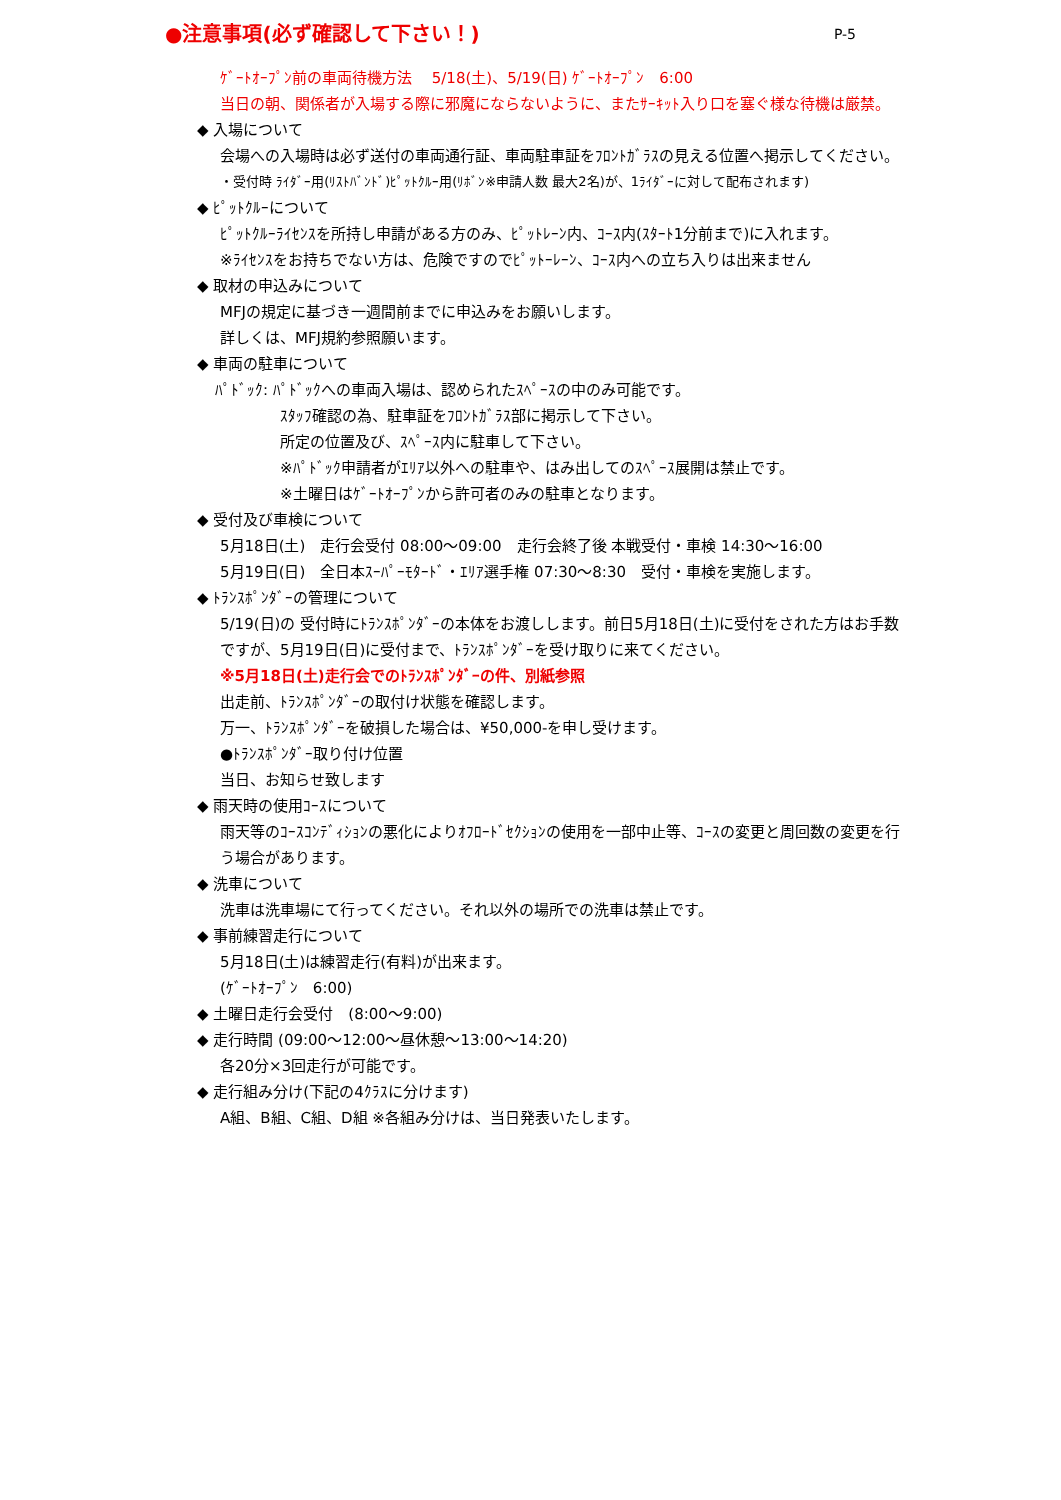●注意事項(必ず確認して下さい！) P-5
ｹﾞｰﾄｵｰﾌﾟﾝ前の車両待機方法　 5/18(土)、5/19(日) ｹﾞｰﾄｵｰﾌﾟﾝ　6:00
当日の朝、関係者が入場する際に邪魔にならないように、またｻｰｷｯﾄ入り口を塞ぐ様な待機は厳禁。
◆ 入場について
会場への入場時は必ず送付の車両通行証、車両駐車証をﾌﾛﾝﾄｶﾞﾗｽの見える位置へ掲示してください。
・受付時 ﾗｲﾀﾞｰ用(ﾘｽﾄﾊﾞﾝﾄﾞ)ﾋﾟｯﾄｸﾙｰ用(ﾘﾎﾞﾝ※申請人数 最大2名)が、1ﾗｲﾀﾞｰに対して配布されます)
◆ ﾋﾟｯﾄｸﾙｰについて
ﾋﾟｯﾄｸﾙｰﾗｲｾﾝｽを所持し申請がある方のみ、ﾋﾟｯﾄﾚｰﾝ内、ｺｰｽ内(ｽﾀｰﾄ1分前まで)に入れます。
※ﾗｲｾﾝｽをお持ちでない方は、危険ですのでﾋﾟｯﾄｰﾚｰﾝ、ｺｰｽ内への立ち入りは出来ません
◆ 取材の申込みについて
MFJの規定に基づき一週間前までに申込みをお願いします。
詳しくは、MFJ規約参照願います。
◆ 車両の駐車について
ﾊﾟﾄﾞｯｸ: ﾊﾟﾄﾞｯｸへの車両入場は、認められたｽﾍﾟｰｽの中のみ可能です。
ｽﾀｯﾌ確認の為、駐車証をﾌﾛﾝﾄｶﾞﾗｽ部に掲示して下さい。
所定の位置及び、ｽﾍﾟｰｽ内に駐車して下さい。
※ﾊﾟﾄﾞｯｸ申請者がｴﾘｱ以外への駐車や、はみ出してのｽﾍﾟｰｽ展開は禁止です。
※土曜日はｹﾞｰﾄｵｰﾌﾟﾝから許可者のみの駐車となります。
◆ 受付及び車検について
5月18日(土)　走行会受付 08:00～09:00　走行会終了後 本戦受付・車検 14:30～16:00
5月19日(日)　全日本ｽｰﾊﾟｰﾓﾀｰﾄﾞ・ｴﾘｱ選手権 07:30～8:30　受付・車検を実施します。
◆ ﾄﾗﾝｽﾎﾟﾝﾀﾞｰの管理について
5/19(日)の 受付時にﾄﾗﾝｽﾎﾟﾝﾀﾞｰの本体をお渡しします。前日5月18日(土)に受付をされた方はお手数ですが、5月19日(日)に受付まで、ﾄﾗﾝｽﾎﾟﾝﾀﾞｰを受け取りに来てください。
※5月18日(土)走行会でのﾄﾗﾝｽﾎﾟﾝﾀﾞｰの件、別紙参照
出走前、ﾄﾗﾝｽﾎﾟﾝﾀﾞｰの取付け状態を確認します。
万一、ﾄﾗﾝｽﾎﾟﾝﾀﾞｰを破損した場合は、¥50,000-を申し受けます。
●ﾄﾗﾝｽﾎﾟﾝﾀﾞｰ取り付け位置
当日、お知らせ致します
◆ 雨天時の使用ｺｰｽについて
雨天等のｺｰｽｺﾝﾃﾞｨｼｮﾝの悪化によりｵﾌﾛｰﾄﾞｾｸｼｮﾝの使用を一部中止等、ｺｰｽの変更と周回数の変更を行う場合があります。
◆ 洗車について
洗車は洗車場にて行ってください。それ以外の場所での洗車は禁止です。
◆ 事前練習走行について
5月18日(土)は練習走行(有料)が出来ます。
(ｹﾞｰﾄｵｰﾌﾟﾝ　6:00)
◆ 土曜日走行会受付　(8:00～9:00)
◆ 走行時間 (09:00～12:00～昼休憩～13:00～14:20)
各20分×3回走行が可能です。
◆ 走行組み分け(下記の4ｸﾗｽに分けます)
A組、B組、C組、D組 ※各組み分けは、当日発表いたします。